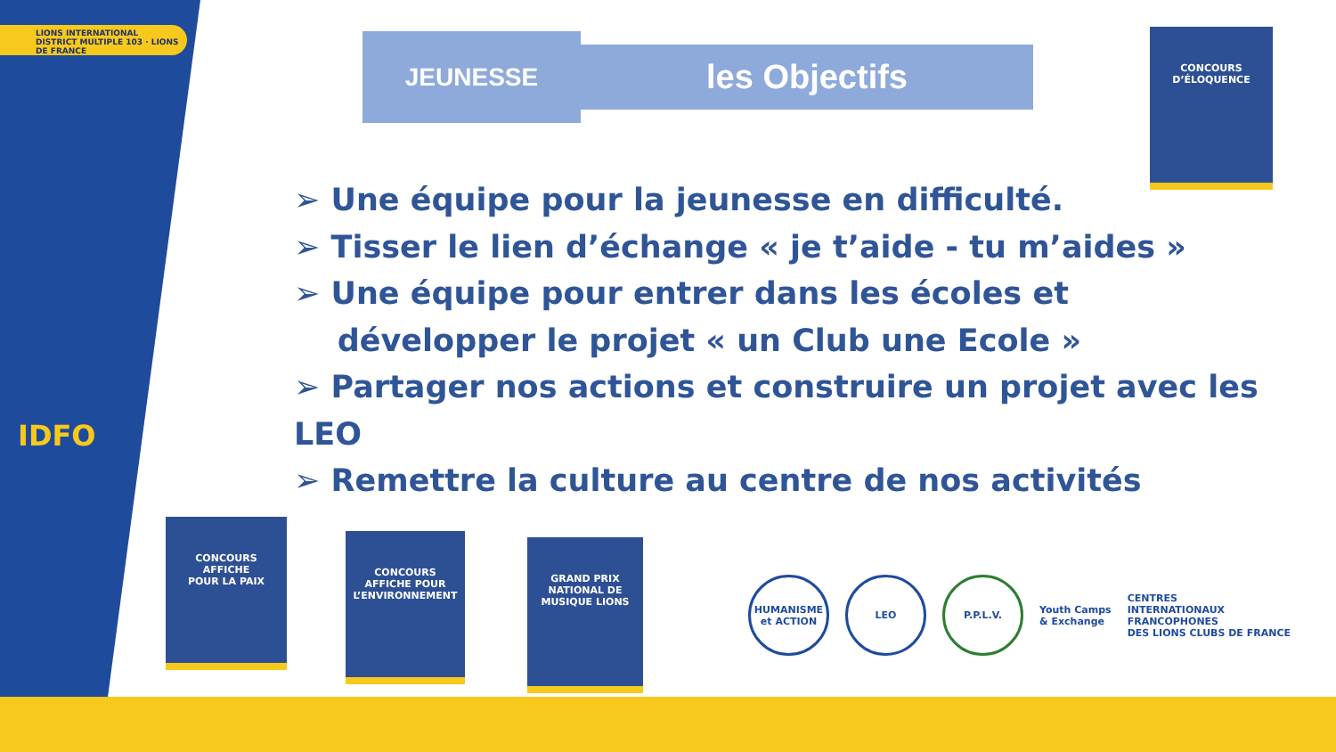LIONS INTERNATIONAL
DISTRICT MULTIPLE 103 · LIONS DE FRANCE
IDFO
JEUNESSE les Objectifs
➢ Une équipe pour la jeunesse en difficulté.
➢ Tisser le lien d’échange « je t’aide - tu m’aides »
➢ Une équipe pour entrer dans les écoles et
développer le projet « un Club une Ecole »
➢ Partager nos actions et construire un projet avec les LEO
➢ Remettre la culture au centre de nos activités
CONCOURS
D’ÉLOQUENCE
CONCOURS
AFFICHE
POUR LA PAIX
CONCOURS
AFFICHE POUR
L’ENVIRONNEMENT
GRAND PRIX NATIONAL DE
MUSIQUE LIONS
HUMANISME et ACTION
LEO P.P.L.V.
Youth Camps
& Exchange
CENTRES
INTERNATIONAUX
FRANCOPHONES
DES LIONS CLUBS DE FRANCE